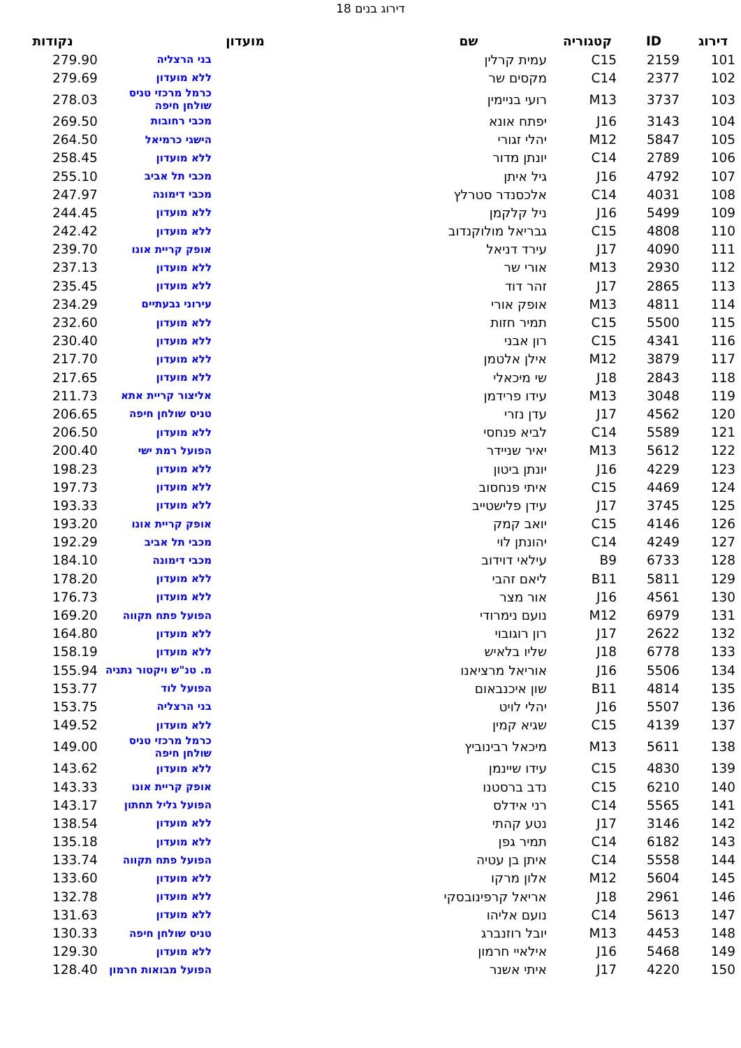דירוג בנים 18
| דירוג | ID | קטגוריה | שם | מועדון | נקודות |
| --- | --- | --- | --- | --- | --- |
| 101 | 2159 | C15 | עמית קרלין | בני הרצליה | 279.90 |
| 102 | 2377 | C14 | מקסים שר | ללא מועדון | 279.69 |
| 103 | 3737 | M13 | רועי בניימין | כרמל מרכזי טניס שולחן חיפה | 278.03 |
| 104 | 3143 | J16 | יפתח אונא | מכבי רחובות | 269.50 |
| 105 | 5847 | M12 | יהלי זגורי | הישגי כרמיאל | 264.50 |
| 106 | 2789 | C14 | יונתן מדור | ללא מועדון | 258.45 |
| 107 | 4792 | J16 | גיל איתן | מכבי תל אביב | 255.10 |
| 108 | 4031 | C14 | אלכסנדר סטרלץ | מכבי דימונה | 247.97 |
| 109 | 5499 | J16 | ניל קלקמן | ללא מועדון | 244.45 |
| 110 | 4808 | C15 | גבריאל מולוקנדוב | ללא מועדון | 242.42 |
| 111 | 4090 | J17 | עירד דניאל | אופק קריית אונו | 239.70 |
| 112 | 2930 | M13 | אורי שר | ללא מועדון | 237.13 |
| 113 | 2865 | J17 | זהר דוד | ללא מועדון | 235.45 |
| 114 | 4811 | M13 | אופק אורי | עירוני גבעתיים | 234.29 |
| 115 | 5500 | C15 | תמיר חזות | ללא מועדון | 232.60 |
| 116 | 4341 | C15 | רון אבני | ללא מועדון | 230.40 |
| 117 | 3879 | M12 | אילן אלטמן | ללא מועדון | 217.70 |
| 118 | 2843 | J18 | שי מיכאלי | ללא מועדון | 217.65 |
| 119 | 3048 | M13 | עידו פרידמן | אליצור קריית אתא | 211.73 |
| 120 | 4562 | J17 | עדן נזרי | טניס שולחן חיפה | 206.65 |
| 121 | 5589 | C14 | לביא פנחסי | ללא מועדון | 206.50 |
| 122 | 5612 | M13 | יאיר שניידר | הפועל רמת ישי | 200.40 |
| 123 | 4229 | J16 | יונתן ביטון | ללא מועדון | 198.23 |
| 124 | 4469 | C15 | איתי פנחסוב | ללא מועדון | 197.73 |
| 125 | 3745 | J17 | עידן פלישטייב | ללא מועדון | 193.33 |
| 126 | 4146 | C15 | יואב קמק | אופק קריית אונו | 193.20 |
| 127 | 4249 | C14 | יהונתן לוי | מכבי תל אביב | 192.29 |
| 128 | 6733 | B9 | עילאי דוידוב | מכבי דימונה | 184.10 |
| 129 | 5811 | B11 | ליאם זהבי | ללא מועדון | 178.20 |
| 130 | 4561 | J16 | אור מצר | ללא מועדון | 176.73 |
| 131 | 6979 | M12 | נועם נימרודי | הפועל פתח תקווה | 169.20 |
| 132 | 2622 | J17 | רון רוגובוי | ללא מועדון | 164.80 |
| 133 | 6778 | J18 | שליו בלאיש | ללא מועדון | 158.19 |
| 134 | 5506 | J16 | אוריאל מרציאנו | מ. טנ"ש ויקטור נתניה | 155.94 |
| 135 | 4814 | B11 | שון איכנבאום | הפועל לוד | 153.77 |
| 136 | 5507 | J16 | יהלי לויט | בני הרצליה | 153.75 |
| 137 | 4139 | C15 | שגיא קמין | ללא מועדון | 149.52 |
| 138 | 5611 | M13 | מיכאל רבינוביץ | כרמל מרכזי טניס שולחן חיפה | 149.00 |
| 139 | 4830 | C15 | עידו שיינמן | ללא מועדון | 143.62 |
| 140 | 6210 | C15 | נדב ברסטנו | אופק קריית אונו | 143.33 |
| 141 | 5565 | C14 | רני אידלס | הפועל גליל תחתון | 143.17 |
| 142 | 3146 | J17 | נטע קהתי | ללא מועדון | 138.54 |
| 143 | 6182 | C14 | תמיר גפן | ללא מועדון | 135.18 |
| 144 | 5558 | C14 | איתן בן עטיה | הפועל פתח תקווה | 133.74 |
| 145 | 5604 | M12 | אלון מרקו | ללא מועדון | 133.60 |
| 146 | 2961 | J18 | אריאל קרפינובסקי | ללא מועדון | 132.78 |
| 147 | 5613 | C14 | נועם אליהו | ללא מועדון | 131.63 |
| 148 | 4453 | M13 | יובל רוזנברג | טניס שולחן חיפה | 130.33 |
| 149 | 5468 | J16 | אילאיי חרמון | ללא מועדון | 129.30 |
| 150 | 4220 | J17 | איתי אשנר | הפועל מבואות חרמון | 128.40 |